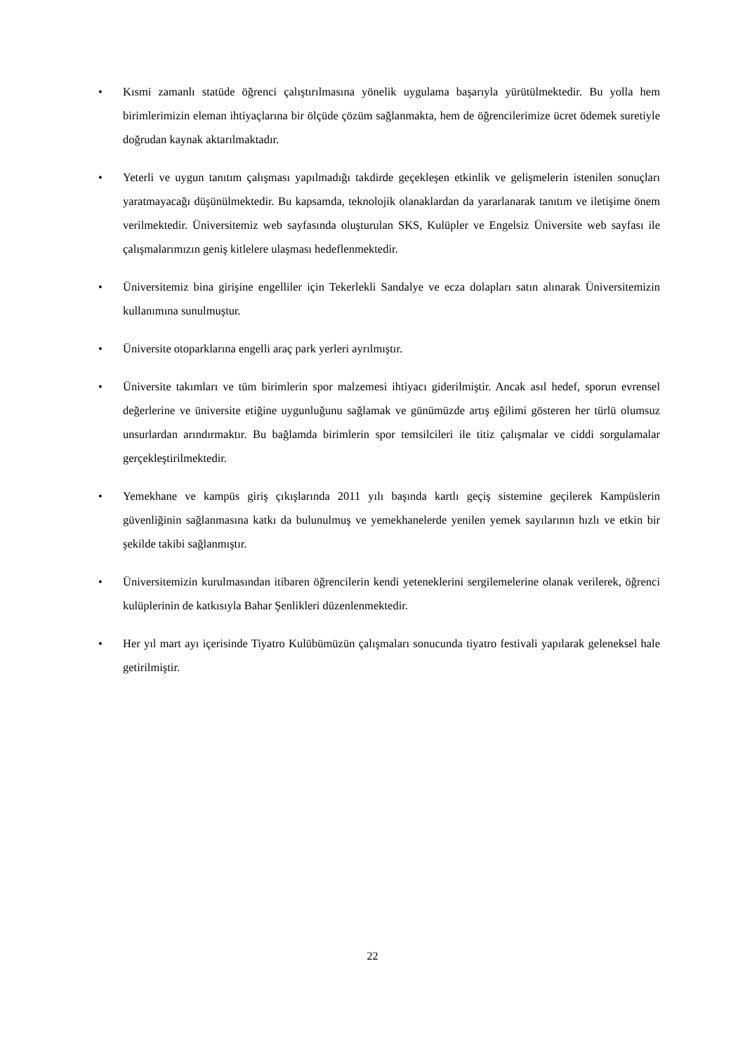• Kısmi zamanlı statüde öğrenci çalıştırılmasına yönelik uygulama başarıyla yürütülmektedir. Bu yolla hem birimlerimizin eleman ihtiyaçlarına bir ölçüde çözüm sağlanmakta, hem de öğrencilerimize ücret ödemek suretiyle doğrudan kaynak aktarılmaktadır.
• Yeterli ve uygun tanıtım çalışması yapılmadığı takdirde geçekleşen etkinlik ve gelişmelerin istenilen sonuçları yaratmayacağı düşünülmektedir. Bu kapsamda, teknolojik olanaklardan da yararlanarak tanıtım ve iletişime önem verilmektedir. Üniversitemiz web sayfasında oluşturulan SKS, Kulüpler ve Engelsiz Üniversite web sayfası ile çalışmalarımızın geniş kitlelere ulaşması hedeflenmektedir.
• Üniversitemiz bina girişine engelliler için Tekerlekli Sandalye ve ecza dolapları satın alınarak Üniversitemizin kullanımına sunulmuştur.
• Üniversite otoparklarına engelli araç park yerleri ayrılmıştır.
• Üniversite takımları ve tüm birimlerin spor malzemesi ihtiyacı giderilmiştir. Ancak asıl hedef, sporun evrensel değerlerine ve üniversite etiğine uygunluğunu sağlamak ve günümüzde artış eğilimi gösteren her türlü olumsuz unsurlardan arındırmaktır. Bu bağlamda birimlerin spor temsilcileri ile titiz çalışmalar ve ciddi sorgulamalar gerçekleştirilmektedir.
• Yemekhane ve kampüs giriş çıkışlarında 2011 yılı başında kartlı geçiş sistemine geçilerek Kampüslerin güvenliğinin sağlanmasına katkı da bulunulmuş ve yemekhanelerde yenilen yemek sayılarının hızlı ve etkin bir şekilde takibi sağlanmıştır.
• Üniversitemizin kurulmasından itibaren öğrencilerin kendi yeteneklerini sergilemelerine olanak verilerek, öğrenci kulüplerinin de katkısıyla Bahar Şenlikleri düzenlenmektedir.
• Her yıl mart ayı içerisinde Tiyatro Kulübümüzün çalışmaları sonucunda tiyatro festivali yapılarak geleneksel hale getirilmiştir.
22